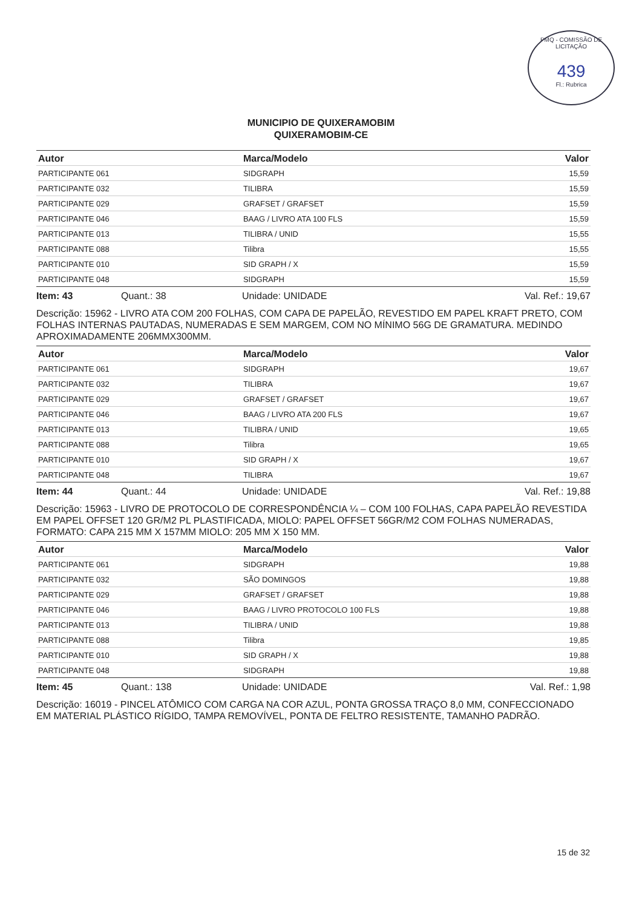PMQ - COMISSÃO DE LICITAÇÃO
439
Fl.: Rubrica
MUNICIPIO DE QUIXERAMOBIM
QUIXERAMOBIM-CE
| Autor | Marca/Modelo | Valor |
| --- | --- | --- |
| PARTICIPANTE 061 | SIDGRAPH | 15,59 |
| PARTICIPANTE 032 | TILIBRA | 15,59 |
| PARTICIPANTE 029 | GRAFSET / GRAFSET | 15,59 |
| PARTICIPANTE 046 | BAAG / LIVRO ATA 100 FLS | 15,59 |
| PARTICIPANTE 013 | TILIBRA / UNID | 15,55 |
| PARTICIPANTE 088 | Tilibra | 15,55 |
| PARTICIPANTE 010 | SID GRAPH / X | 15,59 |
| PARTICIPANTE 048 | SIDGRAPH | 15,59 |
Item: 43 Quant.: 38 Unidade: UNIDADE Val. Ref.: 19,67
Descrição: 15962 - LIVRO ATA COM 200 FOLHAS, COM CAPA DE PAPELÃO, REVESTIDO EM PAPEL KRAFT PRETO, COM FOLHAS INTERNAS PAUTADAS, NUMERADAS E SEM MARGEM, COM NO MÍNIMO 56G DE GRAMATURA. MEDINDO APROXIMADAMENTE 206MMX300MM.
| Autor | Marca/Modelo | Valor |
| --- | --- | --- |
| PARTICIPANTE 061 | SIDGRAPH | 19,67 |
| PARTICIPANTE 032 | TILIBRA | 19,67 |
| PARTICIPANTE 029 | GRAFSET / GRAFSET | 19,67 |
| PARTICIPANTE 046 | BAAG / LIVRO ATA 200 FLS | 19,67 |
| PARTICIPANTE 013 | TILIBRA / UNID | 19,65 |
| PARTICIPANTE 088 | Tilibra | 19,65 |
| PARTICIPANTE 010 | SID GRAPH / X | 19,67 |
| PARTICIPANTE 048 | TILIBRA | 19,67 |
Item: 44 Quant.: 44 Unidade: UNIDADE Val. Ref.: 19,88
Descrição: 15963 - LIVRO DE PROTOCOLO DE CORRESPONDÊNCIA ¼ – COM 100 FOLHAS, CAPA PAPELÃO REVESTIDA EM PAPEL OFFSET 120 GR/M2 PL PLASTIFICADA, MIOLO: PAPEL OFFSET 56GR/M2 COM FOLHAS NUMERADAS, FORMATO: CAPA 215 MM X 157MM MIOLO: 205 MM X 150 MM.
| Autor | Marca/Modelo | Valor |
| --- | --- | --- |
| PARTICIPANTE 061 | SIDGRAPH | 19,88 |
| PARTICIPANTE 032 | SÃO DOMINGOS | 19,88 |
| PARTICIPANTE 029 | GRAFSET / GRAFSET | 19,88 |
| PARTICIPANTE 046 | BAAG / LIVRO PROTOCOLO 100 FLS | 19,88 |
| PARTICIPANTE 013 | TILIBRA / UNID | 19,88 |
| PARTICIPANTE 088 | Tilibra | 19,85 |
| PARTICIPANTE 010 | SID GRAPH / X | 19,88 |
| PARTICIPANTE 048 | SIDGRAPH | 19,88 |
Item: 45 Quant.: 138 Unidade: UNIDADE Val. Ref.: 1,98
Descrição: 16019 - PINCEL ATÔMICO COM CARGA NA COR AZUL, PONTA GROSSA TRAÇO 8,0 MM, CONFECCIONADO EM MATERIAL PLÁSTICO RÍGIDO, TAMPA REMOVÍVEL, PONTA DE FELTRO RESISTENTE, TAMANHO PADRÃO.
15 de 32